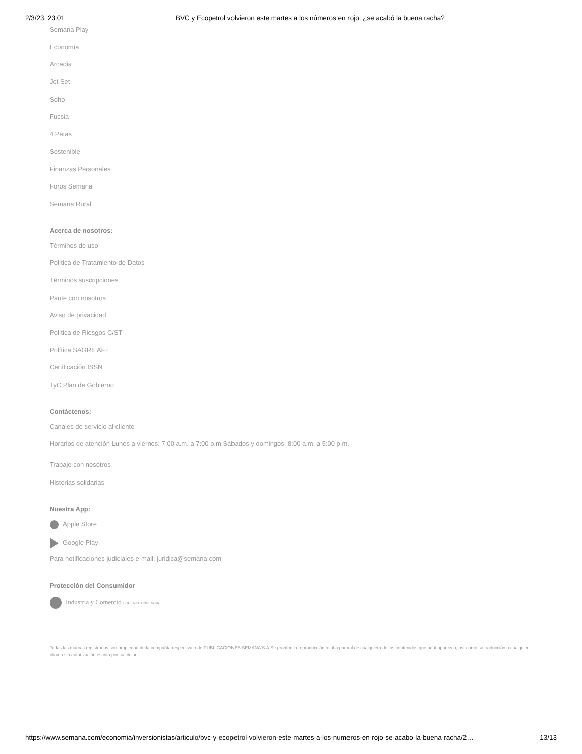2/3/23, 23:01 BVC y Ecopetrol volvieron este martes a los números en rojo: ¿se acabó la buena racha?
Semana Play
Economía
Arcadia
Jet Set
Soho
Fucsia
4 Patas
Sostenible
Finanzas Personales
Foros Semana
Semana Rural
Acerca de nosotros:
Términos de uso
Política de Tratamiento de Datos
Términos suscripciones
Paute con nosotros
Aviso de privacidad
Política de Riesgos C/ST
Política SAGRILAFT
Certificación ISSN
TyC Plan de Gobierno
Contáctenos:
Canales de servicio al cliente
Horarios de atención Lunes a viernes: 7:00 a.m. a 7:00 p.m.Sábados y domingos: 8:00 a.m. a 5:00 p.m.
Trabaje con nosotros
Historias solidarias
Nuestra App:
Apple Store
Google Play
Para notificaciones judiciales e-mail: juridica@semana.com
Protección del Consumidor
Industria y Comercio SUPERINTENDENCIA
Todas las marcas registradas son propiedad de la compañía respectiva o de PUBLICACIONES SEMANA S.A.Se prohíbe la reproducción total o parcial de cualquiera de los contenidos que aquí aparezca, así como su traducción a cualquier idioma sin autorización escrita por su titular.
https://www.semana.com/economia/inversionistas/articulo/bvc-y-ecopetrol-volvieron-este-martes-a-los-numeros-en-rojo-se-acabo-la-buena-racha/2… 13/13